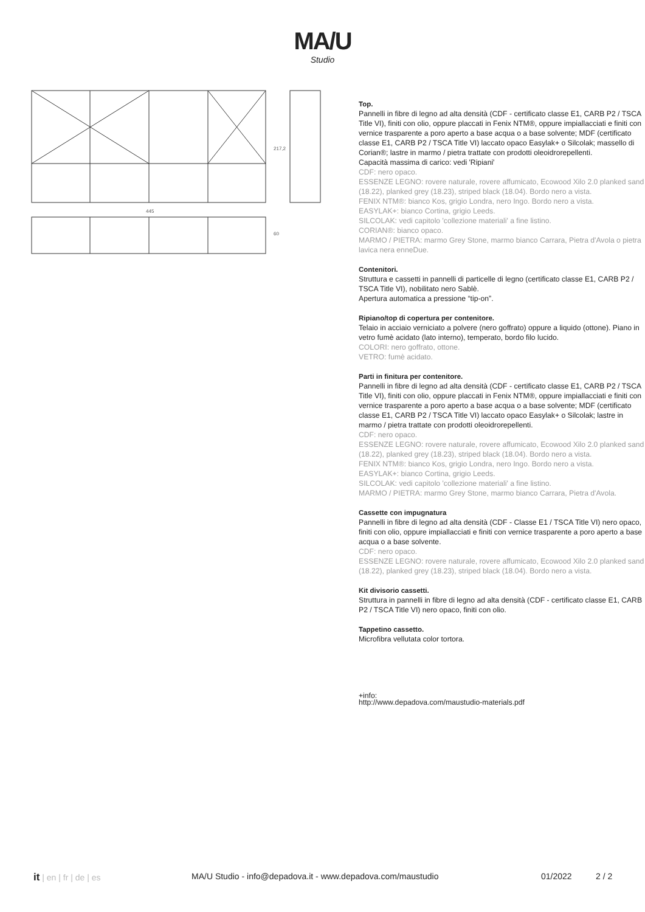MA/U
Studio
445
217,2
60
Top.
Pannelli in fibre di legno ad alta densità (CDF - certificato classe E1, CARB P2 / TSCA Title VI), finiti con olio, oppure placcati in Fenix NTM®, oppure impiallacciati e finiti con vernice trasparente a poro aperto a base acqua o a base solvente; MDF (certificato classe E1, CARB P2 / TSCA Title VI) laccato opaco Easylak+ o Silcolak; massello di Corian®; lastre in marmo / pietra trattate con prodotti oleoidrorepellenti.
Capacità massima di carico: vedi 'Ripiani'
CDF: nero opaco.
ESSENZE LEGNO: rovere naturale, rovere affumicato, Ecowood Xilo 2.0 planked sand (18.22), planked grey (18.23), striped black (18.04). Bordo nero a vista.
FENIX NTM®: bianco Kos, grigio Londra, nero Ingo. Bordo nero a vista.
EASYLAK+: bianco Cortina, grigio Leeds.
SILCOLAK: vedi capitolo 'collezione materiali' a fine listino.
CORIAN®: bianco opaco.
MARMO / PIETRA: marmo Grey Stone, marmo bianco Carrara, Pietra d'Avola o pietra lavica nera enneDue.
Contenitori.
Struttura e cassetti in pannelli di particelle di legno (certificato classe E1, CARB P2 / TSCA Title VI), nobilitato nero Sablè.
Apertura automatica a pressione “tip-on”.
Ripiano/top di copertura per contenitore.
Telaio in acciaio verniciato a polvere (nero goffrato) oppure a liquido (ottone). Piano in vetro fumè acidato (lato interno), temperato, bordo filo lucido.
COLORI: nero goffrato, ottone.
VETRO: fumè acidato.
Parti in finitura per contenitore.
Pannelli in fibre di legno ad alta densità (CDF - certificato classe E1, CARB P2 / TSCA Title VI), finiti con olio, oppure placcati in Fenix NTM®, oppure impiallacciati e finiti con vernice trasparente a poro aperto a base acqua o a base solvente; MDF (certificato classe E1, CARB P2 / TSCA Title VI) laccato opaco Easylak+ o Silcolak; lastre in marmo / pietra trattate con prodotti oleoidrorepellenti.
CDF: nero opaco.
ESSENZE LEGNO: rovere naturale, rovere affumicato, Ecowood Xilo 2.0 planked sand (18.22), planked grey (18.23), striped black (18.04). Bordo nero a vista.
FENIX NTM®: bianco Kos, grigio Londra, nero Ingo. Bordo nero a vista.
EASYLAK+: bianco Cortina, grigio Leeds.
SILCOLAK: vedi capitolo 'collezione materiali' a fine listino.
MARMO / PIETRA: marmo Grey Stone, marmo bianco Carrara, Pietra d'Avola.
Cassette con impugnatura
Pannelli in fibre di legno ad alta densità (CDF - Classe E1 / TSCA Title VI) nero opaco, finiti con olio, oppure impiallacciati e finiti con vernice trasparente a poro aperto a base acqua o a base solvente.
CDF: nero opaco.
ESSENZE LEGNO: rovere naturale, rovere affumicato, Ecowood Xilo 2.0 planked sand (18.22), planked grey (18.23), striped black (18.04). Bordo nero a vista.
Kit divisorio cassetti.
Struttura in pannelli in fibre di legno ad alta densità (CDF - certificato classe E1, CARB P2 / TSCA Title VI) nero opaco, finiti con olio.
Tappetino cassetto.
Microfibra vellutata color tortora.
+info:
http://www.depadova.com/maustudio-materials.pdf
it | en | fr | de | es MA/U Studio - info@depadova.it - www.depadova.com/maustudio 01/2022 2 / 2